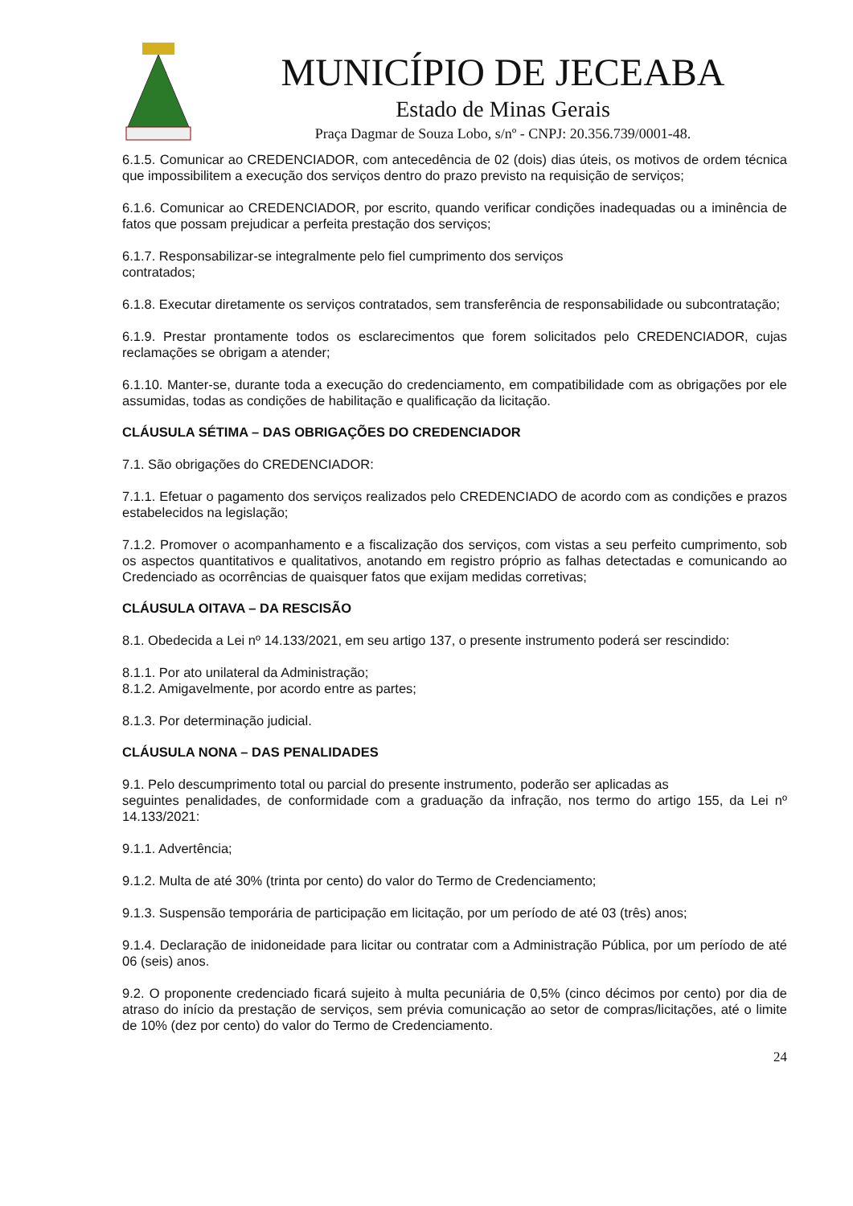MUNICÍPIO DE JECEABA
Estado de Minas Gerais
Praça Dagmar de Souza Lobo, s/nº - CNPJ: 20.356.739/0001-48.
6.1.5. Comunicar ao CREDENCIADOR, com antecedência de 02 (dois) dias úteis, os motivos de ordem técnica que impossibilitem a execução dos serviços dentro do prazo previsto na requisição de serviços;
6.1.6. Comunicar ao CREDENCIADOR, por escrito, quando verificar condições inadequadas ou a iminência de fatos que possam prejudicar a perfeita prestação dos serviços;
6.1.7. Responsabilizar-se integralmente pelo fiel cumprimento dos serviços
contratados;
6.1.8. Executar diretamente os serviços contratados, sem transferência de responsabilidade ou subcontratação;
6.1.9. Prestar prontamente todos os esclarecimentos que forem solicitados pelo CREDENCIADOR, cujas reclamações se obrigam a atender;
6.1.10. Manter-se, durante toda a execução do credenciamento, em compatibilidade com as obrigações por ele assumidas, todas as condições de habilitação e qualificação da licitação.
CLÁUSULA SÉTIMA – DAS OBRIGAÇÕES DO CREDENCIADOR
7.1. São obrigações do CREDENCIADOR:
7.1.1. Efetuar o pagamento dos serviços realizados pelo CREDENCIADO de acordo com as condições e prazos estabelecidos na legislação;
7.1.2. Promover o acompanhamento e a fiscalização dos serviços, com vistas a seu perfeito cumprimento, sob os aspectos quantitativos e qualitativos, anotando em registro próprio as falhas detectadas e comunicando ao Credenciado as ocorrências de quaisquer fatos que exijam medidas corretivas;
CLÁUSULA OITAVA – DA RESCISÃO
8.1. Obedecida a Lei nº 14.133/2021, em seu artigo 137, o presente instrumento poderá ser rescindido:
8.1.1. Por ato unilateral da Administração;
8.1.2. Amigavelmente, por acordo entre as partes;
8.1.3. Por determinação judicial.
CLÁUSULA NONA – DAS PENALIDADES
9.1. Pelo descumprimento total ou parcial do presente instrumento, poderão ser aplicadas as
seguintes penalidades, de conformidade com a graduação da infração, nos termo do artigo 155, da Lei nº 14.133/2021:
9.1.1. Advertência;
9.1.2. Multa de até 30% (trinta por cento) do valor do Termo de Credenciamento;
9.1.3. Suspensão temporária de participação em licitação, por um período de até 03 (três) anos;
9.1.4. Declaração de inidoneidade para licitar ou contratar com a Administração Pública, por um período de até 06 (seis) anos.
9.2. O proponente credenciado ficará sujeito à multa pecuniária de 0,5% (cinco décimos por cento) por dia de atraso do início da prestação de serviços, sem prévia comunicação ao setor de compras/licitações, até o limite de 10% (dez por cento) do valor do Termo de Credenciamento.
24